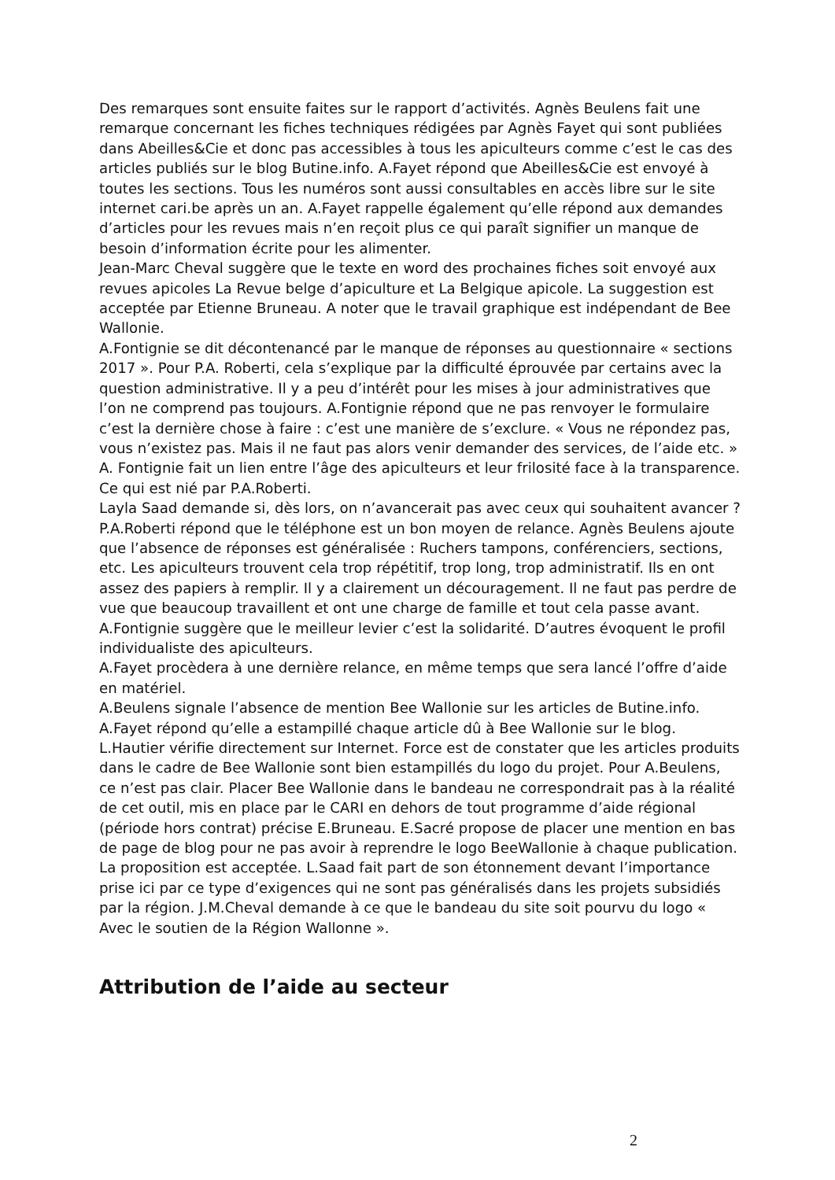Des remarques sont ensuite faites sur le rapport d’activités. Agnès Beulens fait une remarque concernant les fiches techniques rédigées par Agnès Fayet qui sont publiées dans Abeilles&Cie et donc pas accessibles à tous les apiculteurs comme c’est le cas des articles publiés sur le blog Butine.info. A.Fayet répond que Abeilles&Cie est envoyé à toutes les sections. Tous les numéros sont aussi consultables en accès libre sur le site internet cari.be après un an. A.Fayet rappelle également qu’elle répond aux demandes d’articles pour les revues mais n’en reçoit plus ce qui paraît signifier un manque de besoin d’information écrite pour les alimenter.
Jean-Marc Cheval suggère que le texte en word des prochaines fiches soit envoyé aux revues apicoles La Revue belge d’apiculture et La Belgique apicole. La suggestion est acceptée par Etienne Bruneau. A noter que le travail graphique est indépendant de Bee Wallonie.
A.Fontignie se dit décontenancé par le manque de réponses au questionnaire « sections 2017 ». Pour P.A. Roberti, cela s’explique par la difficulté éprouvée par certains avec la question administrative. Il y a peu d’intérêt pour les mises à jour administratives que l’on ne comprend pas toujours. A.Fontignie répond que ne pas renvoyer le formulaire c’est la dernière chose à faire : c’est une manière de s’exclure. « Vous ne répondez pas, vous n’existez pas. Mais il ne faut pas alors venir demander des services, de l’aide etc. » A. Fontignie fait un lien entre l’âge des apiculteurs et leur frilosité face à la transparence. Ce qui est nié par P.A.Roberti.
Layla Saad demande si, dès lors, on n’avancerait pas avec ceux qui souhaitent avancer ? P.A.Roberti répond que le téléphone est un bon moyen de relance. Agnès Beulens ajoute que l’absence de réponses est généralisée : Ruchers tampons, conférenciers, sections, etc. Les apiculteurs trouvent cela trop répétitif, trop long, trop administratif. Ils en ont assez des papiers à remplir. Il y a clairement un découragement. Il ne faut pas perdre de vue que beaucoup travaillent et ont une charge de famille et tout cela passe avant.
A.Fontignie suggère que le meilleur levier c’est la solidarité. D’autres évoquent le profil individualiste des apiculteurs.
A.Fayet procèdera à une dernière relance, en même temps que sera lancé l’offre d’aide en matériel.
A.Beulens signale l’absence de mention Bee Wallonie sur les articles de Butine.info. A.Fayet répond qu’elle a estampillé chaque article dû à Bee Wallonie sur le blog. L.Hautier vérifie directement sur Internet. Force est de constater que les articles produits dans le cadre de Bee Wallonie sont bien estampillés du logo du projet. Pour A.Beulens, ce n’est pas clair. Placer Bee Wallonie dans le bandeau ne correspondrait pas à la réalité de cet outil, mis en place par le CARI en dehors de tout programme d’aide régional (période hors contrat) précise E.Bruneau. E.Sacré propose de placer une mention en bas de page de blog pour ne pas avoir à reprendre le logo BeeWallonie à chaque publication. La proposition est acceptée. L.Saad fait part de son étonnement devant l’importance prise ici par ce type d’exigences qui ne sont pas généralisés dans les projets subsidiés par la région. J.M.Cheval demande à ce que le bandeau du site soit pourvu du logo « Avec le soutien de la Région Wallonne ».
Attribution de l’aide au secteur
2